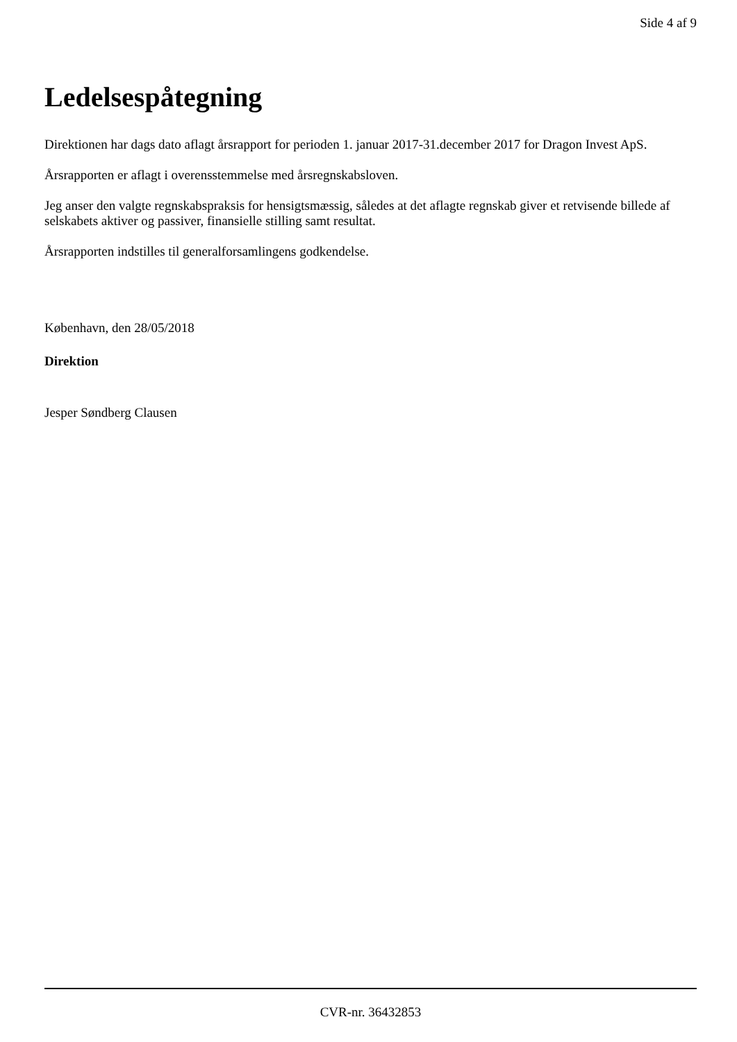Side 4 af 9
Ledelsespåtegning
Direktionen har dags dato aflagt årsrapport for perioden 1. januar 2017-31.december 2017 for Dragon Invest ApS.
Årsrapporten er aflagt i overensstemmelse med årsregnskabsloven.
Jeg anser den valgte regnskabspraksis for hensigtsmæssig, således at det aflagte regnskab giver et retvisende billede af selskabets aktiver og passiver, finansielle stilling samt resultat.
Årsrapporten indstilles til generalforsamlingens godkendelse.
København, den 28/05/2018
Direktion
Jesper Søndberg Clausen
CVR-nr. 36432853